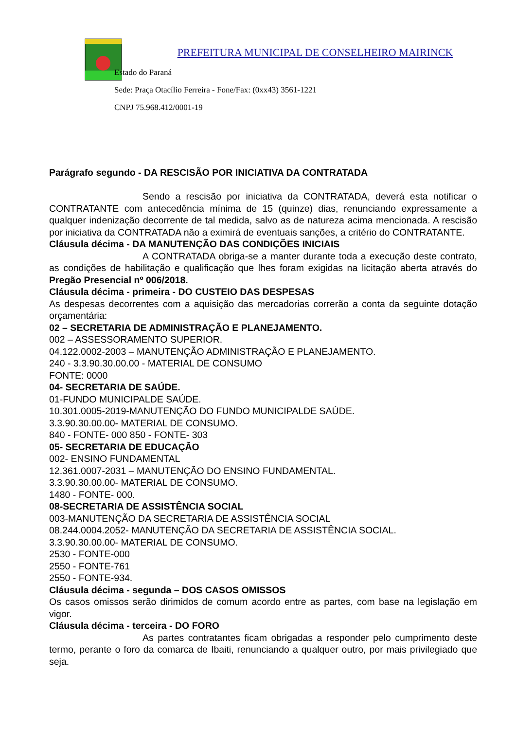PREFEITURA MUNICIPAL DE CONSELHEIRO MAIRINCK
Estado do Paraná
Sede: Praça Otacílio Ferreira - Fone/Fax: (0xx43) 3561-1221
CNPJ 75.968.412/0001-19
Parágrafo segundo - DA RESCISÃO POR INICIATIVA DA CONTRATADA
Sendo a rescisão por iniciativa da CONTRATADA, deverá esta notificar o CONTRATANTE com antecedência mínima de 15 (quinze) dias, renunciando expressamente a qualquer indenização decorrente de tal medida, salvo as de natureza acima mencionada. A rescisão por iniciativa da CONTRATADA não a eximirá de eventuais sanções, a critério do CONTRATANTE.
Cláusula décima - DA MANUTENÇÃO DAS CONDIÇÕES INICIAIS
A CONTRATADA obriga-se a manter durante toda a execução deste contrato, as condições de habilitação e qualificação que lhes foram exigidas na licitação aberta através do Pregão Presencial nº 006/2018.
Cláusula décima - primeira - DO CUSTEIO DAS DESPESAS
As despesas decorrentes com a aquisição das mercadorias correrão a conta da seguinte dotação orçamentária:
02 – SECRETARIA DE ADMINISTRAÇÃO E PLANEJAMENTO.
002 – ASSESSORAMENTO SUPERIOR.
04.122.0002-2003 – MANUTENÇÃO ADMINISTRAÇÃO E PLANEJAMENTO.
240 - 3.3.90.30.00.00 - MATERIAL DE CONSUMO
FONTE: 0000
04- SECRETARIA DE SAÚDE.
01-FUNDO MUNICIPALDE SAÚDE.
10.301.0005-2019-MANUTENÇÃO DO FUNDO MUNICIPALDE SAÚDE.
3.3.90.30.00.00- MATERIAL DE CONSUMO.
840 - FONTE- 000 850 - FONTE- 303
05- SECRETARIA DE EDUCAÇÃO
002- ENSINO FUNDAMENTAL
12.361.0007-2031 – MANUTENÇÃO DO ENSINO FUNDAMENTAL.
3.3.90.30.00.00- MATERIAL DE CONSUMO.
1480 - FONTE- 000.
08-SECRETARIA DE ASSISTÊNCIA SOCIAL
003-MANUTENÇÃO DA SECRETARIA DE ASSISTÊNCIA SOCIAL
08.244.0004.2052- MANUTENÇÃO DA SECRETARIA DE ASSISTÊNCIA SOCIAL.
3.3.90.30.00.00- MATERIAL DE CONSUMO.
2530 - FONTE-000
2550 - FONTE-761
2550 - FONTE-934.
Cláusula décima - segunda – DOS CASOS OMISSOS
Os casos omissos serão dirimidos de comum acordo entre as partes, com base na legislação em vigor.
Cláusula décima - terceira - DO FORO
As partes contratantes ficam obrigadas a responder pelo cumprimento deste termo, perante o foro da comarca de Ibaiti, renunciando a qualquer outro, por mais privilegiado que seja.